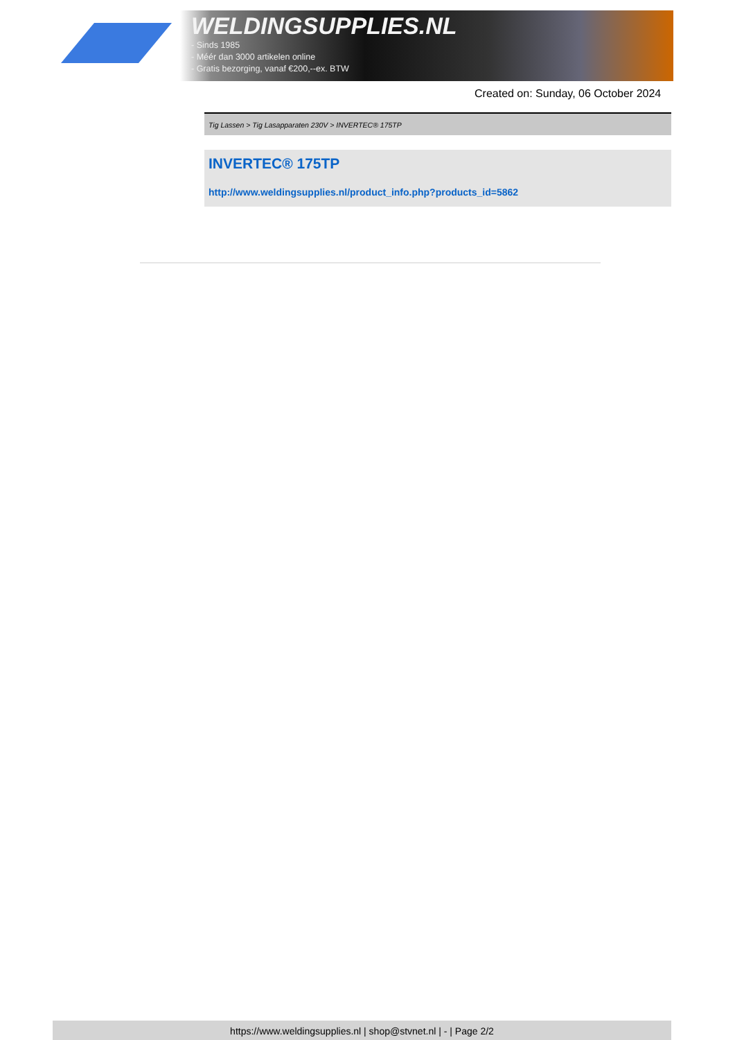WELDINGSUPPLIES.NL
- Sinds 1985
- Méér dan 3000 artikelen online
- Gratis bezorging, vanaf €200,--ex. BTW
Created on: Sunday, 06 October 2024
Tig Lassen > Tig Lasapparaten 230V > INVERTEC® 175TP
INVERTEC® 175TP
http://www.weldingsupplies.nl/product_info.php?products_id=5862
https://www.weldingsupplies.nl | shop@stvnet.nl | - | Page 2/2